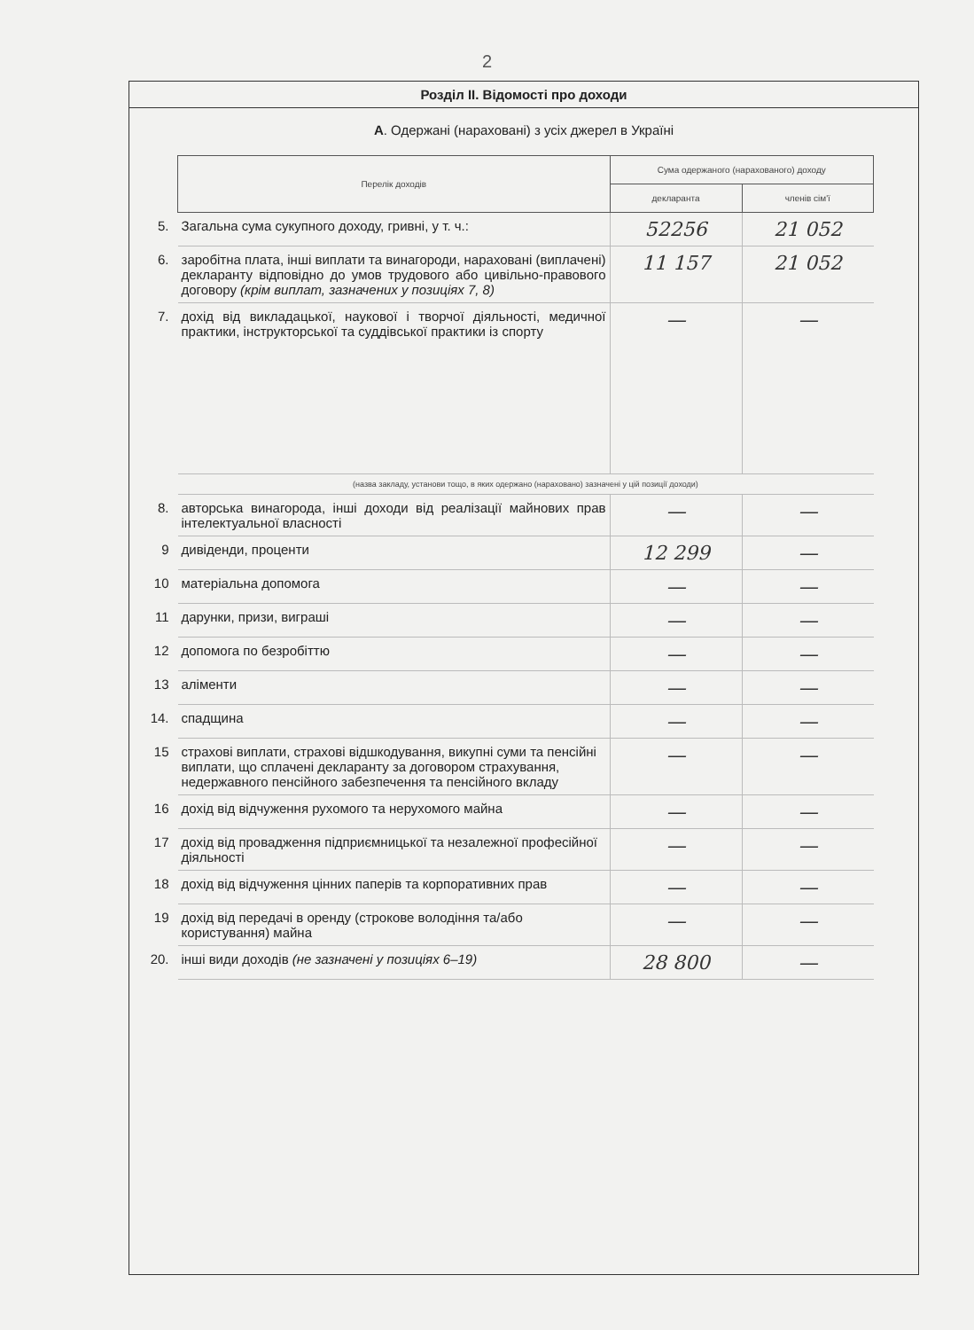2
Розділ II. Відомості про доходи
А. Одержані (нараховані) з усіх джерел в Україні
| | Перелік доходів | Сума одержаного (нарахованого) доходу | |
| | | декларанта | членів сім'ї |
| 5. | Загальна сума сукупного доходу, гривні, у т. ч.: | 52256 | 21 052 |
| 6. | заробітна плата, інші виплати та винагороди, нараховані (виплачені) декларанту відповідно до умов трудового або цивільно-правового договору (крім виплат, зазначених у позиціях 7, 8) | 11 157 | 21 052 |
| 7. | дохід від викладацької, наукової і творчої діяльності, медичної практики, інструкторської та суддівської практики із спорту | — | — |
| | (назва закладу, установи тощо, в яких одержано (нараховано) зазначені у цій позиції доходи) | | |
| 8. | авторська винагорода, інші доходи від реалізації майнових прав інтелектуальної власності | — | — |
| 9 | дивіденди, проценти | 12 299 | — |
| 10 | матеріальна допомога | — | — |
| 11 | дарунки, призи, виграші | — | — |
| 12 | допомога по безробіттю | — | — |
| 13 | аліменти | — | — |
| 14. | спадщина | — | — |
| 15 | страхові виплати, страхові відшкодування, викупні суми та пенсійні виплати, що сплачені декларанту за договором страхування, недержавного пенсійного забезпечення та пенсійного вкладу | — | — |
| 16 | дохід від відчуження рухомого та нерухомого майна | — | — |
| 17 | дохід від провадження підприємницької та незалежної професійної діяльності | — | — |
| 18 | дохід від відчуження цінних паперів та корпоративних прав | — | — |
| 19 | дохід від передачі в оренду (строкове володіння та/або користування) майна | — | — |
| 20. | інші види доходів (не зазначені у позиціях 6–19) | 28 800 | — |